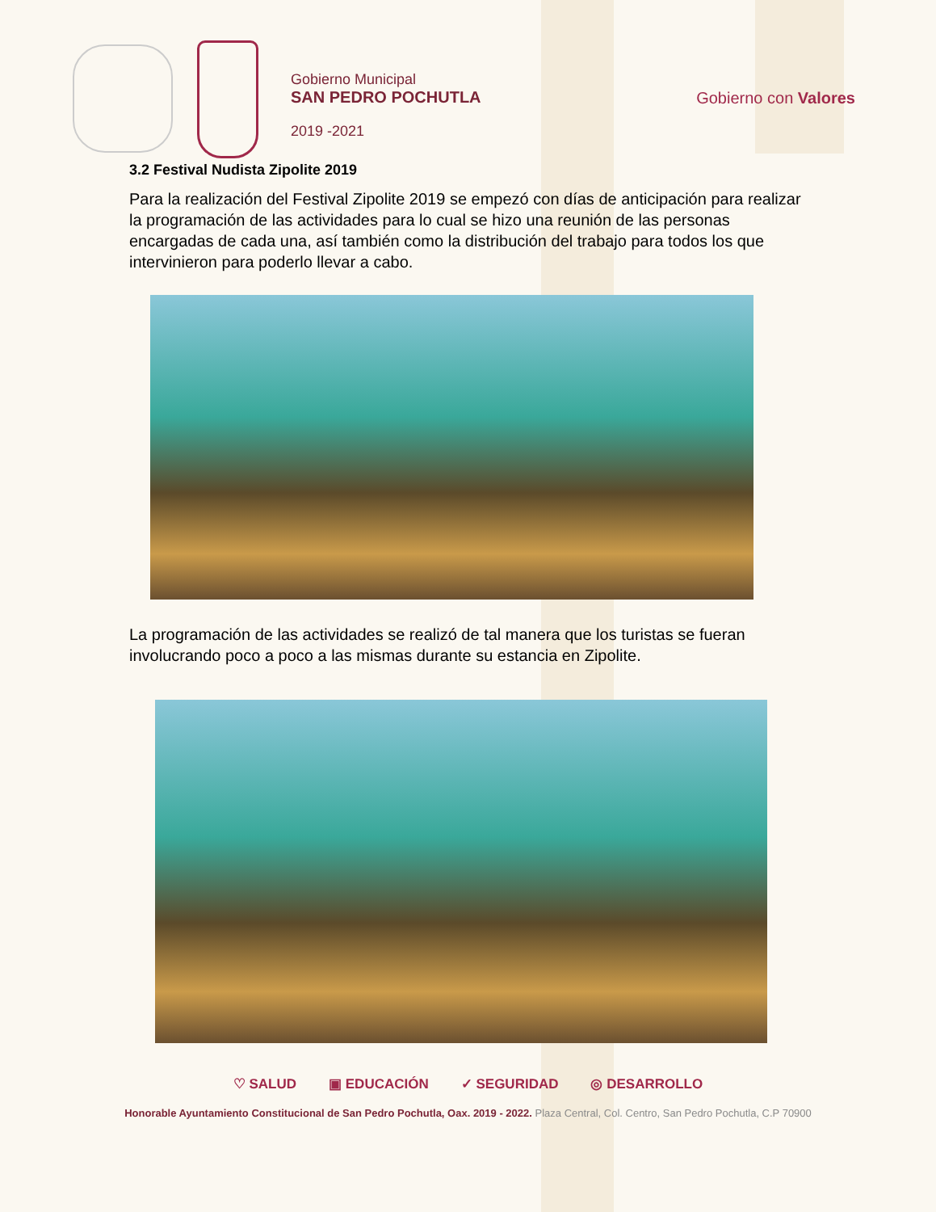Gobierno Municipal
SAN PEDRO POCHUTLA
2019 -2021
Gobierno con Valores
3.2 Festival Nudista Zipolite 2019
Para la realización del Festival Zipolite 2019 se empezó con días de anticipación para realizar la programación de las actividades para lo cual se hizo una reunión de las personas encargadas de cada una, así también como la distribución del trabajo para todos los que intervinieron para poderlo llevar a cabo.
La programación de las actividades se realizó de tal manera que los turistas se fueran involucrando poco a poco a las mismas durante su estancia en Zipolite.
♡ SALUD ▣ EDUCACIÓN ✓ SEGURIDAD ◎ DESARROLLO
Honorable Ayuntamiento Constitucional de San Pedro Pochutla, Oax. 2019 - 2022. Plaza Central, Col. Centro, San Pedro Pochutla, C.P 70900